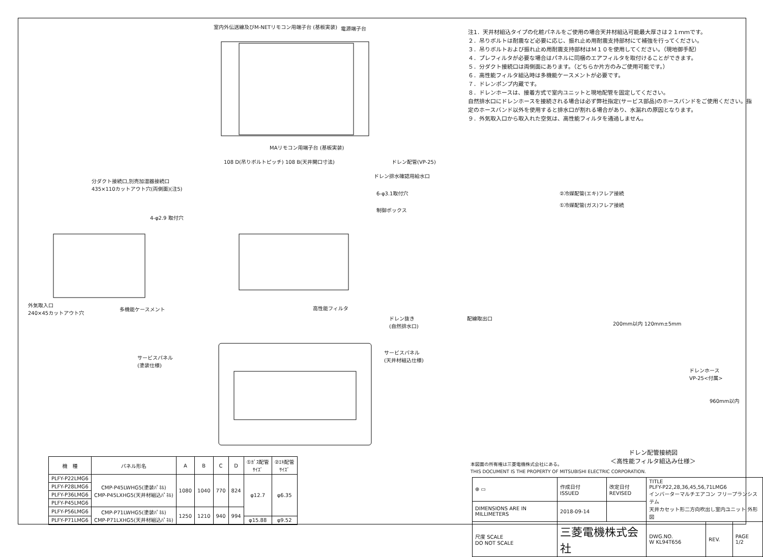室内外伝送線及びM-NETリモコン用端子台 (基板実装)
電源端子台
MAリモコン用端子台 (基板実装)
108 D(吊りボルトピッチ) 108 B(天井開口寸法)
分ダクト接続口,別売加湿器接続口
435×110カットアウト穴(両側面)(注5)
6-φ3.1取付穴
制御ボックス
4-φ2.9 取付穴
外気取入口
240×45カットアウト穴
多機能ケースメント 高性能フィルタ
ドレン配管(VP-25)
ドレン排水確認用給水口
②冷媒配管(エキ)フレア接続
①冷媒配管(ガス)フレア接続
ドレン抜き
(自然排水口)
配線取出口
サービスパネル
(塗装仕様)
サービスパネル
(天井材組込仕様)
200mm以内 120mm±5mm
ドレンホース
VP-25<付属>
960mm以内
注1．天井材組込タイプの化粧パネルをご使用の場合天井材組込可能最大厚さは２１ｍｍです。
２．吊りボルトは耐震など必要に応じ、振れ止め用耐震支持部材にて補強を行ってください。
３．吊りボルトおよび振れ止め用耐震支持部材はＭ１０を使用してください。（現地御手配）
４．プレフィルタが必要な場合はパネルに同梱のエアフィルタを取付けることができます。
５．分ダクト接続口は両側面にあります。（どちらか片方のみご使用可能です。）
６．高性能フィルタ組込時は多機能ケースメントが必要です。
７．ドレンポンプ内蔵です。
８．ドレンホースは、接着方式で室内ユニットと現地配管を固定してください。
自然排水口にドレンホースを接続される場合は必ず弊社指定(サービス部品)のホースバンドをご使用ください。指定のホースバンド以外を使用すると排水口が割れる場合があり、水漏れの原因となります。
９．外気取入口から取入れた空気は、高性能フィルタを通過しません。
ドレン配管接続図
＜高性能フィルタ組込み仕様＞
| 機 種 | パネル形名 | A | B | C | D | ①ｶﾞｽ配管 ｻｲｽﾞ | ②ｴｷ配管 ｻｲｽﾞ |
| --- | --- | --- | --- | --- | --- | --- | --- |
| PLFY-P22LMG6 | CMP-P45LWHG5(塗装ﾊﾟﾈﾙ) CMP-P45LXHG5(天井材組込ﾊﾟﾈﾙ) | 1080 | 1040 | 770 | 824 | φ12.7 | φ6.35 |
| PLFY-P28LMG6 | | | | | | | |
| PLFY-P36LMG6 | | | | | | | |
| PLFY-P45LMG6 | | | | | | | |
| PLFY-P56LMG6 | CMP-P71LWHG5(塗装ﾊﾟﾈﾙ) CMP-P71LXHG5(天井材組込ﾊﾟﾈﾙ) | 1250 | 1210 | 940 | 994 | | |
| PLFY-P71LMG6 | | | | | | φ15.88 | φ9.52 |
本図面の所有権は三菱電機株式会社にある。
THIS DOCUMENT IS THE PROPERTY OF MITSUBISHI ELECTRIC CORPORATION.
| ⊕ ▭ | 作成日付 ISSUED | 改定日付 REVISED | TITLE PLFY-P22,28,36,45,56,71LMG6 インバーターマルチエアコン フリープランシステム 天井カセット形二方向吹出し室内ユニット 外形図 | | |
| DIMENSIONS ARE IN MILLIMETERS | 2018-09-14 | | | | |
| 尺度 SCALE DO NOT SCALE | 三菱電機株式会社 | | DWG.NO. W KL94T656 | REV. | PAGE 1/2 |